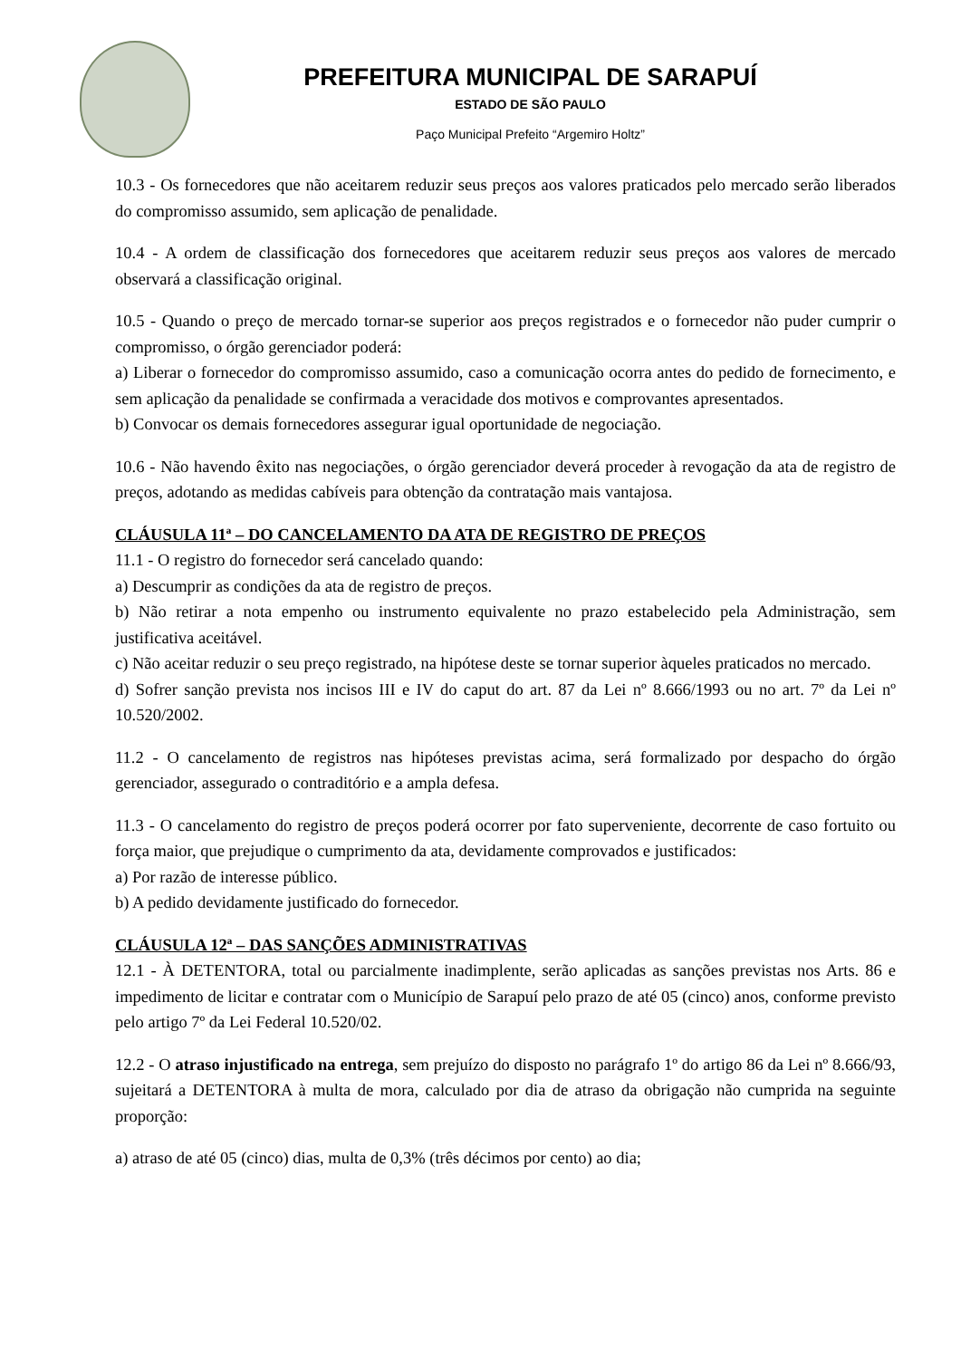PREFEITURA MUNICIPAL DE SARAPUÍ
ESTADO DE SÃO PAULO
Paço Municipal Prefeito “Argemiro Holtz”
10.3 - Os fornecedores que não aceitarem reduzir seus preços aos valores praticados pelo mercado serão liberados do compromisso assumido, sem aplicação de penalidade.
10.4 - A ordem de classificação dos fornecedores que aceitarem reduzir seus preços aos valores de mercado observará a classificação original.
10.5 - Quando o preço de mercado tornar-se superior aos preços registrados e o fornecedor não puder cumprir o compromisso, o órgão gerenciador poderá:
a) Liberar o fornecedor do compromisso assumido, caso a comunicação ocorra antes do pedido de fornecimento, e sem aplicação da penalidade se confirmada a veracidade dos motivos e comprovantes apresentados.
b) Convocar os demais fornecedores assegurar igual oportunidade de negociação.
10.6 - Não havendo êxito nas negociações, o órgão gerenciador deverá proceder à revogação da ata de registro de preços, adotando as medidas cabíveis para obtenção da contratação mais vantajosa.
CLÁUSULA 11ª – DO CANCELAMENTO DA ATA DE REGISTRO DE PREÇOS
11.1 - O registro do fornecedor será cancelado quando:
a) Descumprir as condições da ata de registro de preços.
b) Não retirar a nota empenho ou instrumento equivalente no prazo estabelecido pela Administração, sem justificativa aceitável.
c) Não aceitar reduzir o seu preço registrado, na hipótese deste se tornar superior àqueles praticados no mercado.
d) Sofrer sanção prevista nos incisos III e IV do caput do art. 87 da Lei nº 8.666/1993 ou no art. 7º da Lei nº 10.520/2002.
11.2 - O cancelamento de registros nas hipóteses previstas acima, será formalizado por despacho do órgão gerenciador, assegurado o contraditório e a ampla defesa.
11.3 - O cancelamento do registro de preços poderá ocorrer por fato superveniente, decorrente de caso fortuito ou força maior, que prejudique o cumprimento da ata, devidamente comprovados e justificados:
a) Por razão de interesse público.
b) A pedido devidamente justificado do fornecedor.
CLÁUSULA 12ª – DAS SANÇÕES ADMINISTRATIVAS
12.1 - À DETENTORA, total ou parcialmente inadimplente, serão aplicadas as sanções previstas nos Arts. 86 e impedimento de licitar e contratar com o Município de Sarapuí pelo prazo de até 05 (cinco) anos, conforme previsto pelo artigo 7º da Lei Federal 10.520/02.
12.2 - O atraso injustificado na entrega, sem prejuízo do disposto no parágrafo 1º do artigo 86 da Lei nº 8.666/93, sujeitará a DETENTORA à multa de mora, calculado por dia de atraso da obrigação não cumprida na seguinte proporção:
a) atraso de até 05 (cinco) dias, multa de 0,3% (três décimos por cento) ao dia;